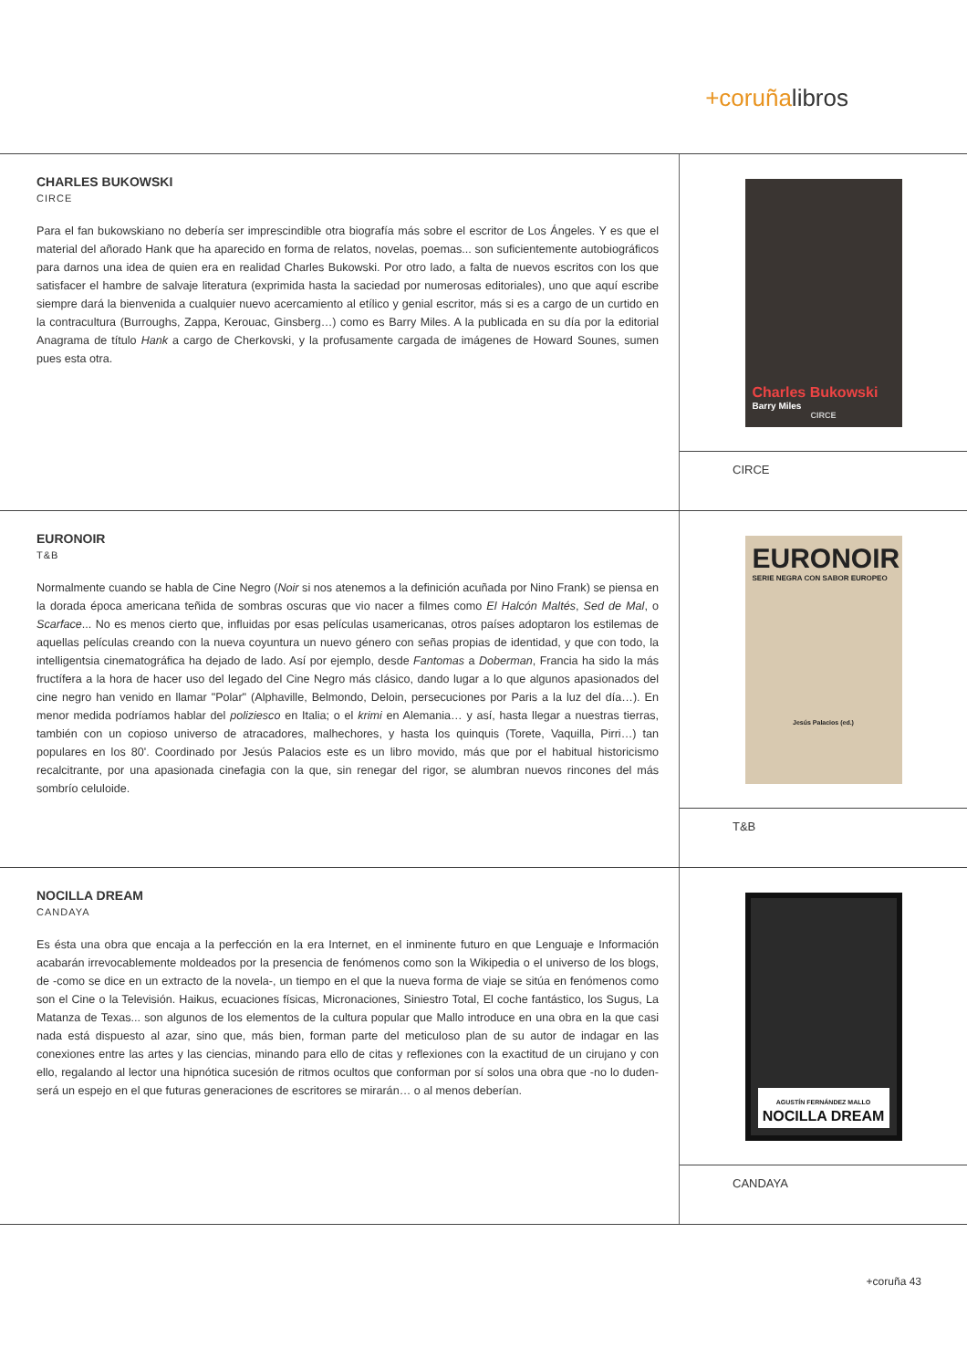+coruñalibros
CHARLES BUKOWSKI
CIRCE
Para el fan bukowskiano no debería ser imprescindible otra biografía más sobre el escritor de Los Ángeles. Y es que el material del añorado Hank que ha aparecido en forma de relatos, novelas, poemas... son suficientemente autobiográficos para darnos una idea de quien era en realidad Charles Bukowski. Por otro lado, a falta de nuevos escritos con los que satisfacer el hambre de salvaje literatura (exprimida hasta la saciedad por numerosas editoriales), uno que aquí escribe siempre dará la bienvenida a cualquier nuevo acercamiento al etílico y genial escritor, más si es a cargo de un curtido en la contracultura (Burroughs, Zappa, Kerouac, Ginsberg…) como es Barry Miles. A la publicada en su día por la editorial Anagrama de título Hank a cargo de Cherkovski, y la profusamente cargada de imágenes de Howard Sounes, sumen pues esta otra.
Charles Bukowski
Barry Miles
CIRCE
CIRCE
EURONOIR
T&B
Normalmente cuando se habla de Cine Negro (Noir si nos atenemos a la definición acuñada por Nino Frank) se piensa en la dorada época americana teñida de sombras oscuras que vio nacer a filmes como El Halcón Maltés, Sed de Mal, o Scarface... No es menos cierto que, influidas por esas películas usamericanas, otros países adoptaron los estilemas de aquellas películas creando con la nueva coyuntura un nuevo género con señas propias de identidad, y que con todo, la intelligentsia cinematográfica ha dejado de lado. Así por ejemplo, desde Fantomas a Doberman, Francia ha sido la más fructífera a la hora de hacer uso del legado del Cine Negro más clásico, dando lugar a lo que algunos apasionados del cine negro han venido en llamar "Polar" (Alphaville, Belmondo, Deloin, persecuciones por Paris a la luz del día…). En menor medida podríamos hablar del poliziesco en Italia; o el krimi en Alemania… y así, hasta llegar a nuestras tierras, también con un copioso universo de atracadores, malhechores, y hasta los quinquis (Torete, Vaquilla, Pirri…) tan populares en los 80'. Coordinado por Jesús Palacios este es un libro movido, más que por el habitual historicismo recalcitrante, por una apasionada cinefagia con la que, sin renegar del rigor, se alumbran nuevos rincones del más sombrío celuloide.
EURONOIR
SERIE NEGRA CON SABOR EUROPEO
Jesús Palacios (ed.)
T&B
NOCILLA DREAM
CANDAYA
Es ésta una obra que encaja a la perfección en la era Internet, en el inminente futuro en que Lenguaje e Información acabarán irrevocablemente moldeados por la presencia de fenómenos como son la Wikipedia o el universo de los blogs, de -como se dice en un extracto de la novela-, un tiempo en el que la nueva forma de viaje se sitúa en fenómenos como son el Cine o la Televisión. Haikus, ecuaciones físicas, Micronaciones, Siniestro Total, El coche fantástico, los Sugus, La Matanza de Texas... son algunos de los elementos de la cultura popular que Mallo introduce en una obra en la que casi nada está dispuesto al azar, sino que, más bien, forman parte del meticuloso plan de su autor de indagar en las conexiones entre las artes y las ciencias, minando para ello de citas y reflexiones con la exactitud de un cirujano y con ello, regalando al lector una hipnótica sucesión de ritmos ocultos que conforman por sí solos una obra que -no lo duden- será un espejo en el que futuras generaciones de escritores se mirarán… o al menos deberían.
AGUSTÍN FERNÁNDEZ MALLO
NOCILLA DREAM
CANDAYA
+coruña 43